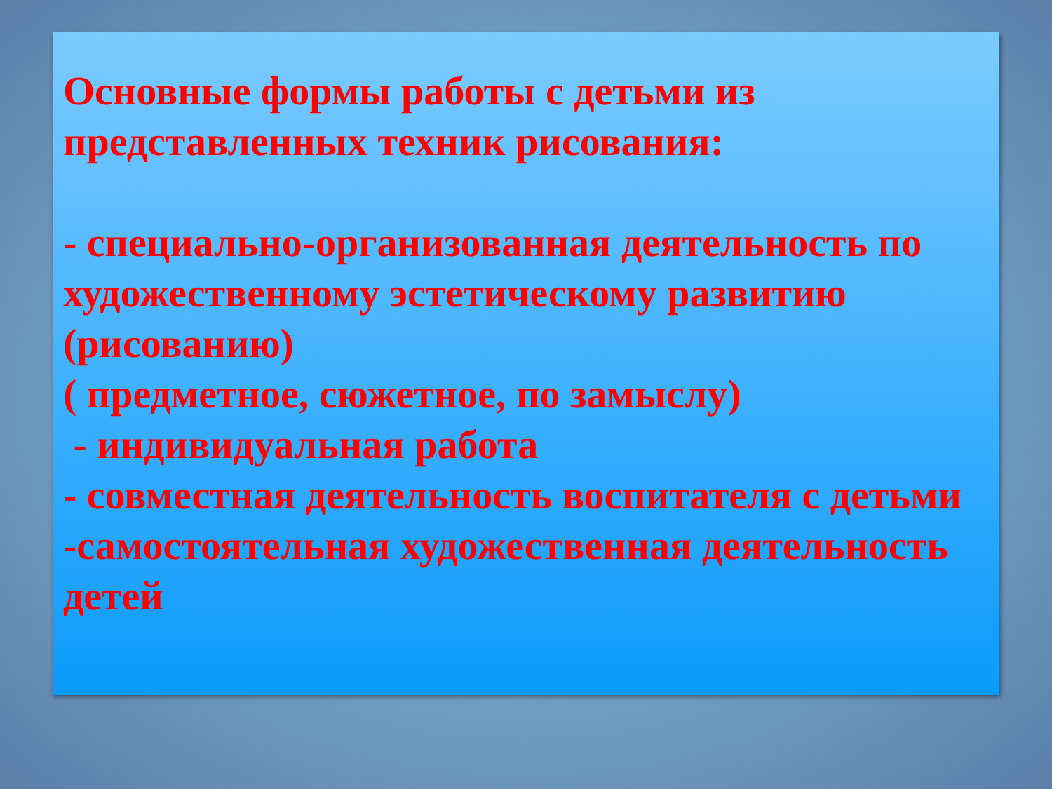Основные формы работы с детьми из представленных техник рисования:
- специально-организованная деятельность по художественному эстетическому развитию (рисованию)
( предметное, сюжетное, по замыслу)
- индивидуальная работа
- совместная деятельность воспитателя с детьми
-самостоятельная художественная деятельность детей